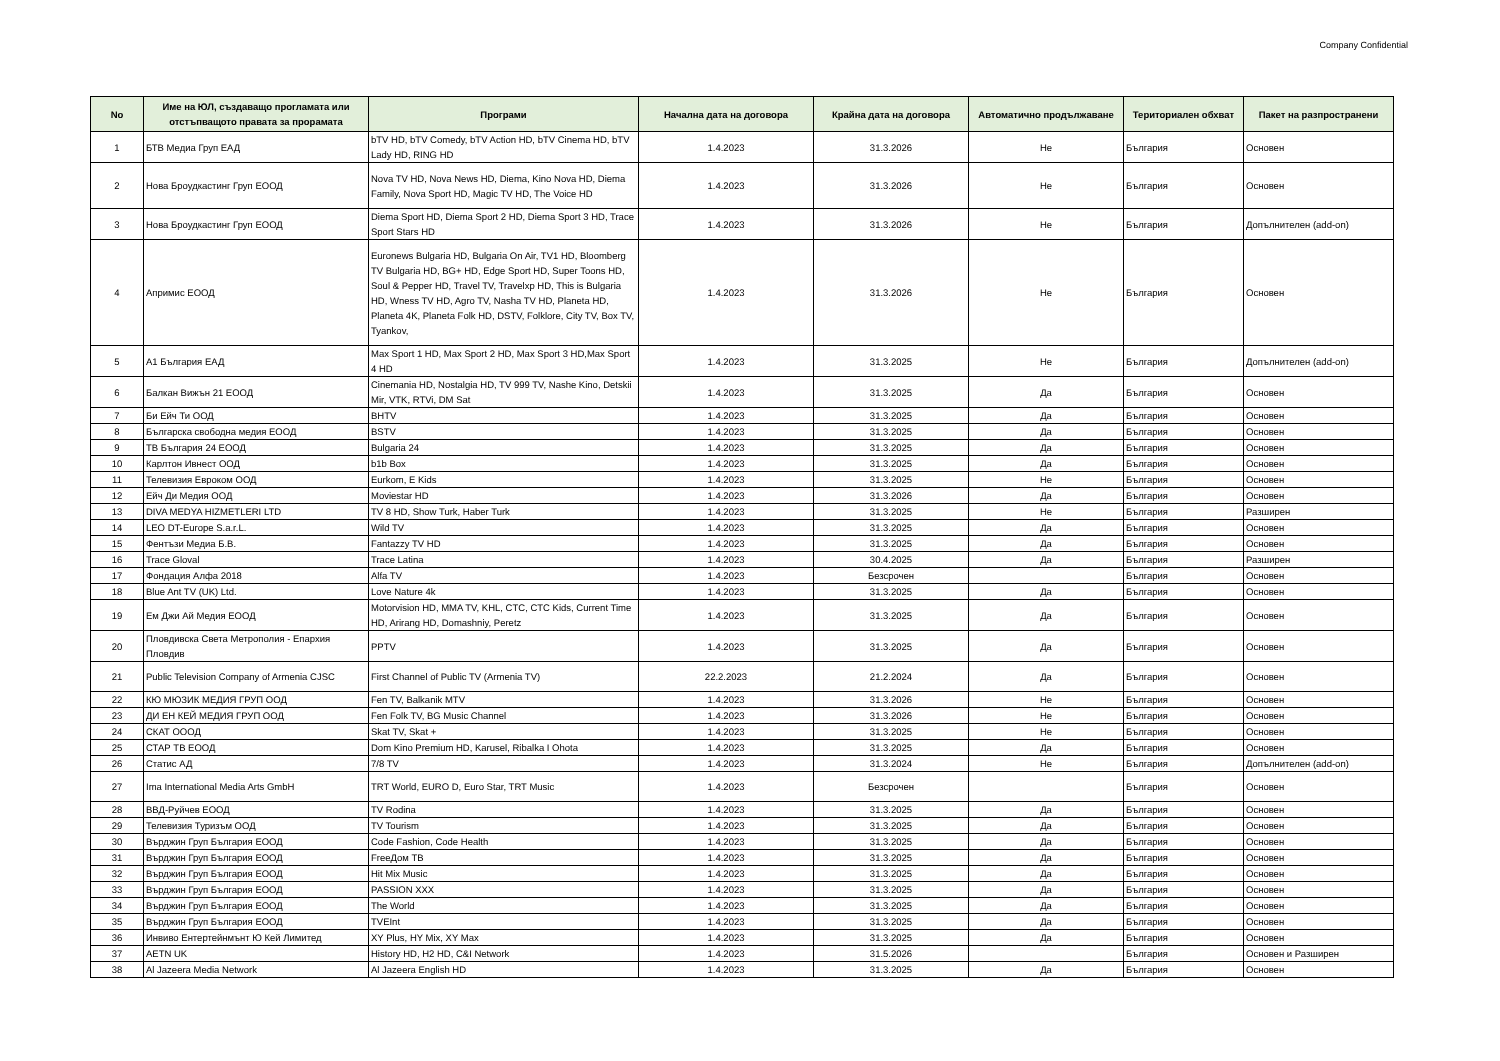Company Confidential
| No | Име на ЮЛ, създаващо проглaмата или отстъпващото правата за прорамата | Програми | Начална дата на договора | Крайна дата на договора | Автоматично продължаване | Териториален обхват | Пакет на разпространени |
| --- | --- | --- | --- | --- | --- | --- | --- |
| 1 | БТВ Медиа Груп ЕАД | bTV HD, bTV Comedy, bTV Action HD, bTV Cinema HD, bTV Lady HD, RING HD | 1.4.2023 | 31.3.2026 | Не | България | Основен |
| 2 | Нова Броудкастинг Груп ЕООД | Nova TV HD, Nova News HD, Diema, Kino Nova HD, Diema Family, Nova Sport HD, Magic TV HD, The Voice HD | 1.4.2023 | 31.3.2026 | Не | България | Основен |
| 3 | Нова Броудкастинг Груп ЕООД | Diema Sport HD, Diema Sport 2 HD, Diema Sport 3 HD, Trace Sport Stars HD | 1.4.2023 | 31.3.2026 | Не | България | Допълнителен (add-on) |
| 4 | Апримис ЕООД | Euronews Bulgaria HD, Bulgaria On Air, TV1 HD, Bloomberg TV Bulgaria HD, BG+ HD, Edge Sport HD, Super Toons HD, Soul & Pepper HD, Travel TV, Travelxp HD, This is Bulgaria HD, Wness TV HD, Agro TV, Nasha TV HD, Planeta HD, Planeta 4K, Planeta Folk HD, DSTV, Folklore, City TV, Box TV, Tyankov, | 1.4.2023 | 31.3.2026 | Не | България | Основен |
| 5 | А1 България ЕАД | Max Sport 1 HD, Max Sport 2 HD, Max Sport 3 HD,Max Sport 4 HD | 1.4.2023 | 31.3.2025 | Не | България | Допълнителен (add-on) |
| 6 | Балкан Вижън 21 ЕООД | Cinemania HD, Nostalgia HD, TV 999 TV, Nashe Kino, Detskii Mir, VTK, RTVi, DM Sat | 1.4.2023 | 31.3.2025 | Да | България | Основен |
| 7 | Би Ейч Ти ООД | BHTV | 1.4.2023 | 31.3.2025 | Да | България | Основен |
| 8 | Българска свободна медия ЕООД | BSTV | 1.4.2023 | 31.3.2025 | Да | България | Основен |
| 9 | ТВ България 24 ЕООД | Bulgaria 24 | 1.4.2023 | 31.3.2025 | Да | България | Основен |
| 10 | Карлтон Ивнест ООД | b1b Box | 1.4.2023 | 31.3.2025 | Да | България | Основен |
| 11 | Телевизия Евроком ООД | Eurkom, E Kids | 1.4.2023 | 31.3.2025 | Не | България | Основен |
| 12 | Ейч Ди Медия ООД | Moviestar HD | 1.4.2023 | 31.3.2026 | Да | България | Основен |
| 13 | DIVA MEDYA HIZMETLERI LTD | TV 8 HD, Show Turk, Haber Turk | 1.4.2023 | 31.3.2025 | Не | България | Разширен |
| 14 | LEO DT-Europe S.a.r.L. | Wild TV | 1.4.2023 | 31.3.2025 | Да | България | Основен |
| 15 | Фентъзи Медиа Б.В. | Fantazzy TV HD | 1.4.2023 | 31.3.2025 | Да | България | Основен |
| 16 | Trace Gloval | Trace Latina | 1.4.2023 | 30.4.2025 | Да | България | Разширен |
| 17 | Фондация Алфа 2018 | Alfa TV | 1.4.2023 | Безсрочен | | България | Основен |
| 18 | Blue Ant TV (UK) Ltd. | Love Nature 4k | 1.4.2023 | 31.3.2025 | Да | България | Основен |
| 19 | Ем Джи Ай Медия ЕООД | Motorvision HD, MMA TV, KHL, CTC, CTC Kids, Current Time HD, Arirang HD, Domashniy, Peretz | 1.4.2023 | 31.3.2025 | Да | България | Основен |
| 20 | Пловдивска Света Метрополия - Епархия Пловдив | PPTV | 1.4.2023 | 31.3.2025 | Да | България | Основен |
| 21 | Public Television Company of Armenia CJSC | First Channel of Public TV (Armenia TV) | 22.2.2023 | 21.2.2024 | Да | България | Основен |
| 22 | КЮ МЮЗИК МЕДИЯ ГРУП ООД | Fen TV, Balkanik MTV | 1.4.2023 | 31.3.2026 | Не | България | Основен |
| 23 | ДИ ЕН КЕЙ МЕДИЯ ГРУП ООД | Fen Folk TV, BG Music Channel | 1.4.2023 | 31.3.2026 | Не | България | Основен |
| 24 | СКАТ ОООД | Skat TV, Skat + | 1.4.2023 | 31.3.2025 | Не | България | Основен |
| 25 | СТАР ТВ ЕООД | Dom Kino Premium HD, Karusel, Ribalka I Ohota | 1.4.2023 | 31.3.2025 | Да | България | Основен |
| 26 | Статис АД | 7/8 TV | 1.4.2023 | 31.3.2024 | Не | България | Допълнителен (add-on) |
| 27 | Ima International Media Arts GmbH | TRT World, EURO D, Euro Star, TRT Music | 1.4.2023 | Безсрочен | | България | Основен |
| 28 | ВВД-Руйчев ЕООД | TV Rodina | 1.4.2023 | 31.3.2025 | Да | България | Основен |
| 29 | Телевизия Туризъм ООД | TV Tourism | 1.4.2023 | 31.3.2025 | Да | България | Основен |
| 30 | Върджин Груп България ЕООД | Code Fashion, Code Health | 1.4.2023 | 31.3.2025 | Да | България | Основен |
| 31 | Върджин Груп България ЕООД | FreeДом ТВ | 1.4.2023 | 31.3.2025 | Да | България | Основен |
| 32 | Върджин Груп България ЕООД | Hit Mix Music | 1.4.2023 | 31.3.2025 | Да | България | Основен |
| 33 | Върджин Груп България ЕООД | PASSION XXX | 1.4.2023 | 31.3.2025 | Да | България | Основен |
| 34 | Върджин Груп България ЕООД | The World | 1.4.2023 | 31.3.2025 | Да | България | Основен |
| 35 | Върджин Груп България ЕООД | TVEInt | 1.4.2023 | 31.3.2025 | Да | България | Основен |
| 36 | Инвиво Ентертейнмънт Ю Кей Лимитед | XY Plus, HY Mix, XY Max | 1.4.2023 | 31.3.2025 | Да | България | Основен |
| 37 | AETN UK | History HD, H2 HD, C&I Network | 1.4.2023 | 31.5.2026 | | България | Основен и Разширен |
| 38 | Al Jazeera Media Network | Al Jazeera English HD | 1.4.2023 | 31.3.2025 | Да | България | Основен |